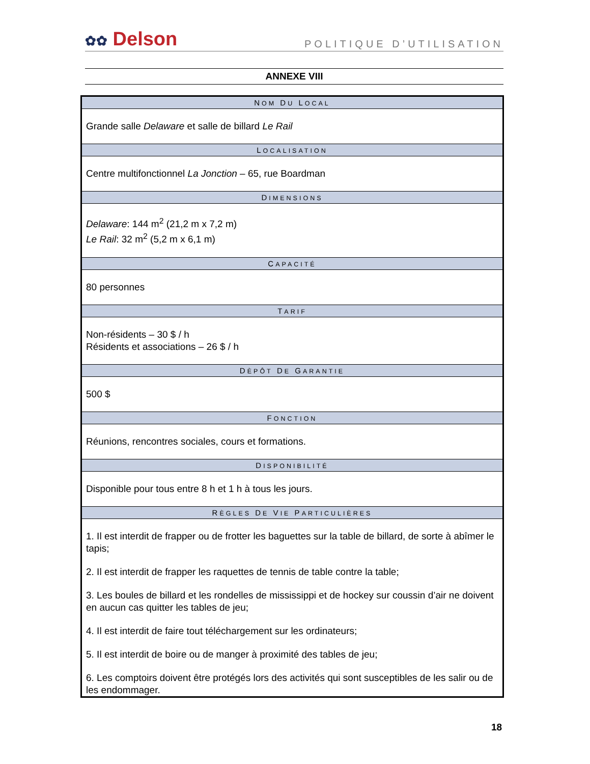✿✿ Delson
POLITIQUE D’UTILISATION
ANNEXE VIII
| N OM D U L OCAL |
| --- |
| Grande salle Delaware et salle de billard Le Rail |
| L OCALISATION |
| Centre multifonctionnel La Jonction – 65, rue Boardman |
| D IMENSIONS |
| Delaware : 144 m<sup>2</sup> (21,2 m x 7,2 m) Le Rail : 32 m<sup>2</sup> (5,2 m x 6,1 m) |
| C APACITÉ |
| 80 personnes |
| T ARIF |
| Non-résidents – 30 $ / h Résidents et associations – 26 $ / h |
| D ÈPÔT D E G ARANTIE |
| 500 $ |
| F ONCTION |
| Réunions, rencontres sociales, cours et formations. |
| D ISPONIBILITÉ |
| Disponible pour tous entre 8 h et 1 h à tous les jours. |
| R ÈGLES D E V IE P ARTICULIÈRES |
| 1. Il est interdit de frapper ou de frotter les baguettes sur la table de billard, de sorte à abîmer le tapis; 2. Il est interdit de frapper les raquettes de tennis de table contre la table; 3. Les boules de billard et les rondelles de mississippi et de hockey sur coussin d’air ne doivent en aucun cas quitter les tables de jeu; 4. Il est interdit de faire tout téléchargement sur les ordinateurs; 5. Il est interdit de boire ou de manger à proximité des tables de jeu; 6. Les comptoirs doivent être protégés lors des activités qui sont susceptibles de les salir ou de les endommager. |
18